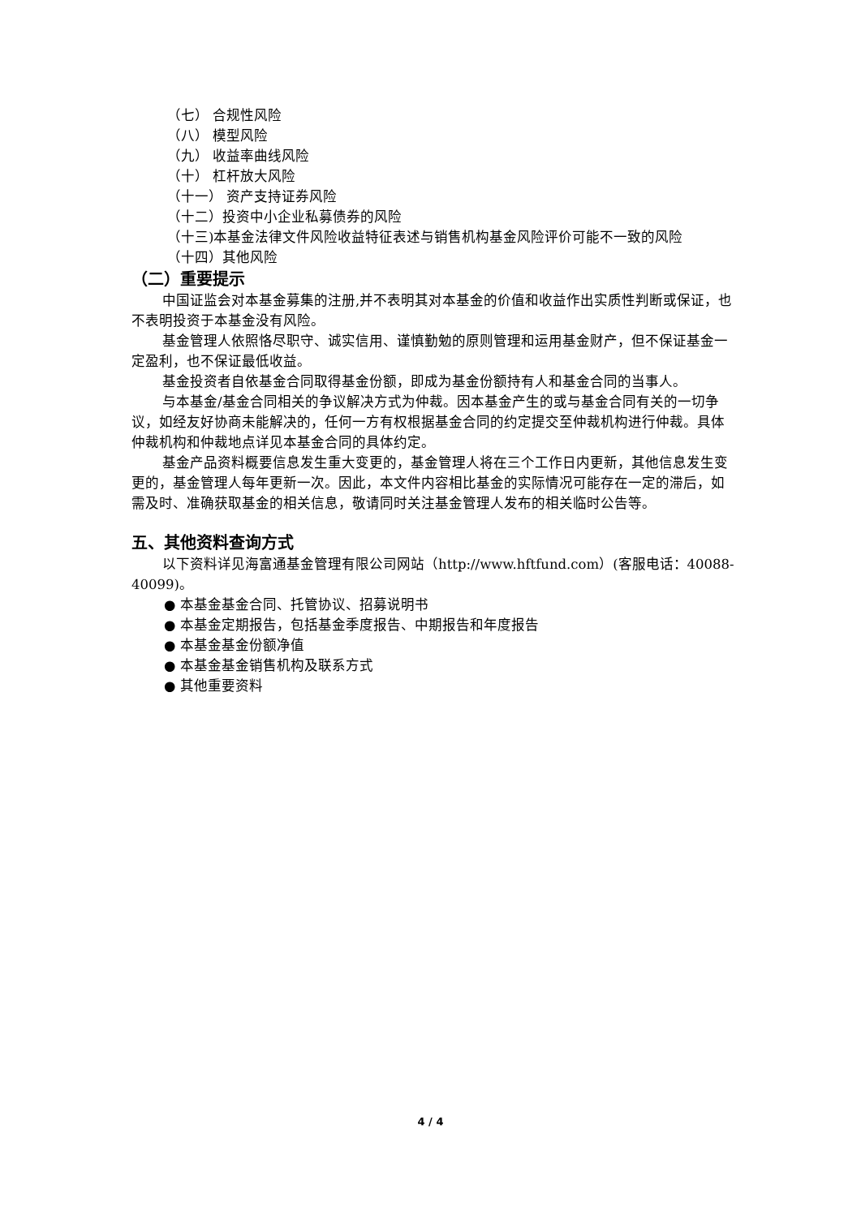（七） 合规性风险
（八） 模型风险
（九） 收益率曲线风险
（十） 杠杆放大风险
（十一） 资产支持证券风险
（十二）投资中小企业私募债券的风险
（十三)本基金法律文件风险收益特征表述与销售机构基金风险评价可能不一致的风险
（十四）其他风险
（二）重要提示
中国证监会对本基金募集的注册,并不表明其对本基金的价值和收益作出实质性判断或保证，也不表明投资于本基金没有风险。
基金管理人依照恪尽职守、诚实信用、谨慎勤勉的原则管理和运用基金财产，但不保证基金一定盈利，也不保证最低收益。
基金投资者自依基金合同取得基金份额，即成为基金份额持有人和基金合同的当事人。
与本基金/基金合同相关的争议解决方式为仲裁。因本基金产生的或与基金合同有关的一切争议，如经友好协商未能解决的，任何一方有权根据基金合同的约定提交至仲裁机构进行仲裁。具体仲裁机构和仲裁地点详见本基金合同的具体约定。
基金产品资料概要信息发生重大变更的，基金管理人将在三个工作日内更新，其他信息发生变更的，基金管理人每年更新一次。因此，本文件内容相比基金的实际情况可能存在一定的滞后，如需及时、准确获取基金的相关信息，敬请同时关注基金管理人发布的相关临时公告等。
五、其他资料查询方式
以下资料详见海富通基金管理有限公司网站（http://www.hftfund.com）(客服电话：40088-40099)。
● 本基金基金合同、托管协议、招募说明书
● 本基金定期报告，包括基金季度报告、中期报告和年度报告
● 本基金基金份额净值
● 本基金基金销售机构及联系方式
● 其他重要资料
4 / 4